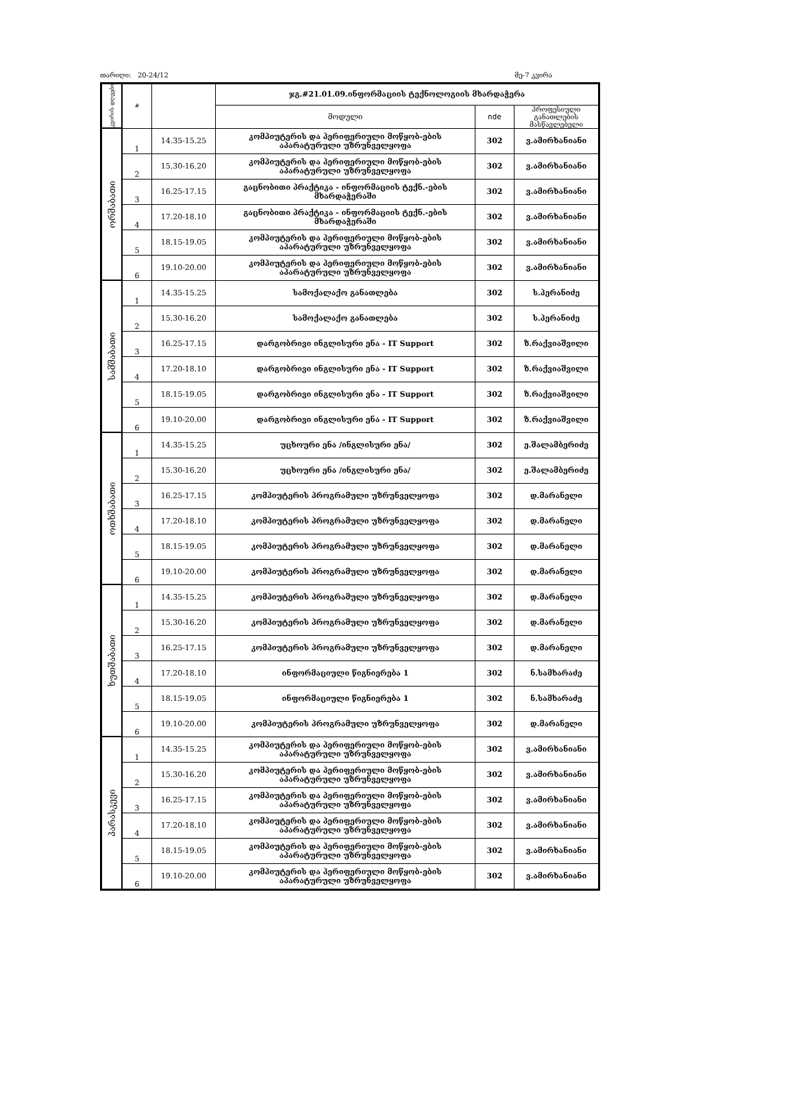თარიღი: 20-24/12 მე-7 კვირა
| კვირის დღეები | # | | ჯგ.#21.01.09.ინფორმაციის ტექნოლოგიის მხარდაჭერა | | |
| --- | --- | --- | --- | --- | --- |
| | | | მოდული | nde | პროფესიული განათლების მასწავლებელი |
| ორშაბათი | 1 | 14.35-15.25 | კომპიუტერის და პერიფერიული მოწყობ-ების აპარატურული უზრუნველყოფა | 302 | ვ.ამირხანიანი |
| | 2 | 15.30-16.20 | კომპიუტერის და პერიფერიული მოწყობ-ების აპარატურული უზრუნველყოფა | 302 | ვ.ამირხანიანი |
| | 3 | 16.25-17.15 | გაცნობითი პრაქტიკა - ინფორმაციის ტექნ.-ების მხარდაჭერაში | 302 | ვ.ამირხანიანი |
| | 4 | 17.20-18.10 | გაცნობითი პრაქტიკა - ინფორმაციის ტექნ.-ების მხარდაჭერაში | 302 | ვ.ამირხანიანი |
| | 5 | 18.15-19.05 | კომპიუტერის და პერიფერიული მოწყობ-ების აპარატურული უზრუნველყოფა | 302 | ვ.ამირხანიანი |
| | 6 | 19.10-20.00 | კომპიუტერის და პერიფერიული მოწყობ-ების აპარატურული უზრუნველყოფა | 302 | ვ.ამირხანიანი |
| სამშაბათი | 1 | 14.35-15.25 | სამოქალაქო განათლება | 302 | ს.პერანიძე |
| | 2 | 15.30-16.20 | სამოქალაქო განათლება | 302 | ს.პერანიძე |
| | 3 | 16.25-17.15 | დარგობრივი ინგლისური ენა - IT Support | 302 | ზ.რაქვიაშვილი |
| | 4 | 17.20-18.10 | დარგობრივი ინგლისური ენა - IT Support | 302 | ზ.რაქვიაშვილი |
| | 5 | 18.15-19.05 | დარგობრივი ინგლისური ენა - IT Support | 302 | ზ.რაქვიაშვილი |
| | 6 | 19.10-20.00 | დარგობრივი ინგლისური ენა - IT Support | 302 | ზ.რაქვიაშვილი |
| ოთხშაბათი | 1 | 14.35-15.25 | უცხოური ენა /ინგლისური ენა/ | 302 | ე.შალამბერიძე |
| | 2 | 15.30-16.20 | უცხოური ენა /ინგლისური ენა/ | 302 | ე.შალამბერიძე |
| | 3 | 16.25-17.15 | კომპიუტერის პროგრამული უზრუნველყოფა | 302 | დ.მარანელი |
| | 4 | 17.20-18.10 | კომპიუტერის პროგრამული უზრუნველყოფა | 302 | დ.მარანელი |
| | 5 | 18.15-19.05 | კომპიუტერის პროგრამული უზრუნველყოფა | 302 | დ.მარანელი |
| | 6 | 19.10-20.00 | კომპიუტერის პროგრამული უზრუნველყოფა | 302 | დ.მარანელი |
| ხუთშაბათი | 1 | 14.35-15.25 | კომპიუტერის პროგრამული უზრუნველყოფა | 302 | დ.მარანელი |
| | 2 | 15.30-16.20 | კომპიუტერის პროგრამული უზრუნველყოფა | 302 | დ.მარანელი |
| | 3 | 16.25-17.15 | კომპიუტერის პროგრამული უზრუნველყოფა | 302 | დ.მარანელი |
| | 4 | 17.20-18.10 | ინფორმაციული წიგნიერება 1 | 302 | ნ.სამხარაძე |
| | 5 | 18.15-19.05 | ინფორმაციული წიგნიერება 1 | 302 | ნ.სამხარაძე |
| | 6 | 19.10-20.00 | კომპიუტერის პროგრამული უზრუნველყოფა | 302 | დ.მარანელი |
| პარასკევი | 1 | 14.35-15.25 | კომპიუტერის და პერიფერიული მოწყობ-ების აპარატურული უზრუნველყოფა | 302 | ვ.ამირხანიანი |
| | 2 | 15.30-16.20 | კომპიუტერის და პერიფერიული მოწყობ-ების აპარატურული უზრუნველყოფა | 302 | ვ.ამირხანიანი |
| | 3 | 16.25-17.15 | კომპიუტერის და პერიფერიული მოწყობ-ების აპარატურული უზრუნველყოფა | 302 | ვ.ამირხანიანი |
| | 4 | 17.20-18.10 | კომპიუტერის და პერიფერიული მოწყობ-ების აპარატურული უზრუნველყოფა | 302 | ვ.ამირხანიანი |
| | 5 | 18.15-19.05 | კომპიუტერის და პერიფერიული მოწყობ-ების აპარატურული უზრუნველყოფა | 302 | ვ.ამირხანიანი |
| | 6 | 19.10-20.00 | კომპიუტერის და პერიფერიული მოწყობ-ების აპარატურული უზრუნველყოფა | 302 | ვ.ამირხანიანი |